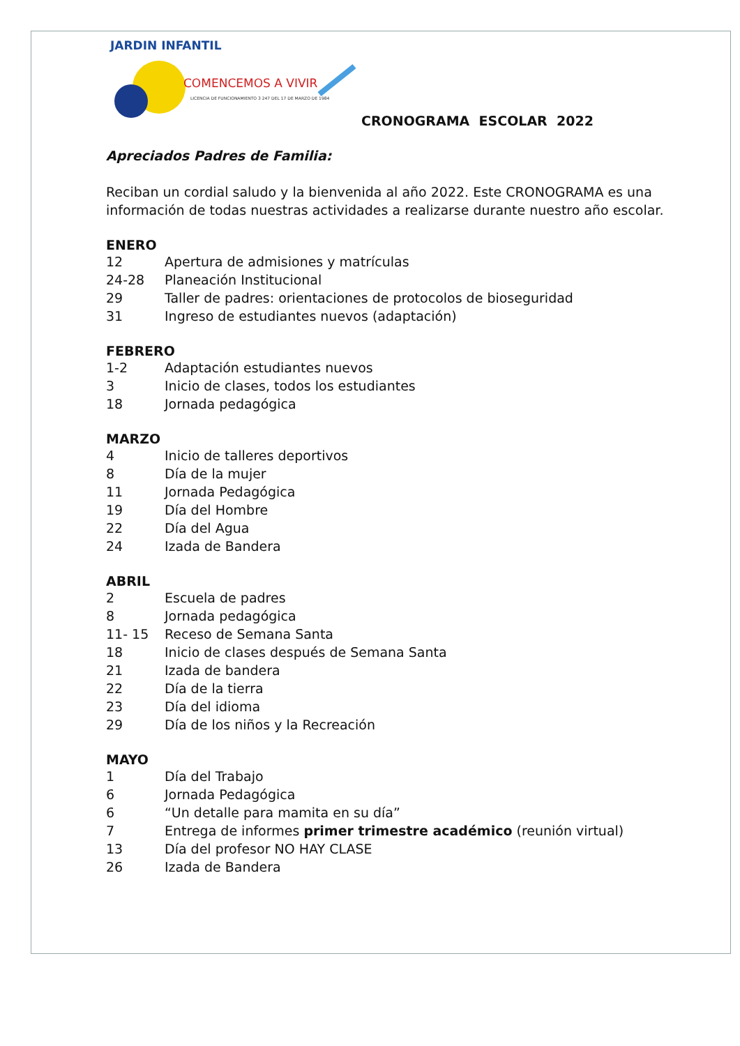JARDIN INFANTIL
COMENCEMOS A VIVIR
LICENCIA DE FUNCIONAMIENTO 3 247 DEL 17 DE MARZO DE 1984
CRONOGRAMA ESCOLAR 2022
Apreciados Padres de Familia:
Reciban un cordial saludo y la bienvenida al año 2022. Este CRONOGRAMA es una información de todas nuestras actividades a realizarse durante nuestro año escolar.
ENERO
12 Apertura de admisiones y matrículas
24-28 Planeación Institucional
29 Taller de padres: orientaciones de protocolos de bioseguridad
31 Ingreso de estudiantes nuevos (adaptación)
FEBRERO
1-2 Adaptación estudiantes nuevos
3 Inicio de clases, todos los estudiantes
18 Jornada pedagógica
MARZO
4 Inicio de talleres deportivos
8 Día de la mujer
11 Jornada Pedagógica
19 Día del Hombre
22 Día del Agua
24 Izada de Bandera
ABRIL
2 Escuela de padres
8 Jornada pedagógica
11- 15 Receso de Semana Santa
18 Inicio de clases después de Semana Santa
21 Izada de bandera
22 Día de la tierra
23 Día del idioma
29 Día de los niños y la Recreación
MAYO
1 Día del Trabajo
6 Jornada Pedagógica
6 “Un detalle para mamita en su día”
7 Entrega de informes primer trimestre académico (reunión virtual)
13 Día del profesor NO HAY CLASE
26 Izada de Bandera